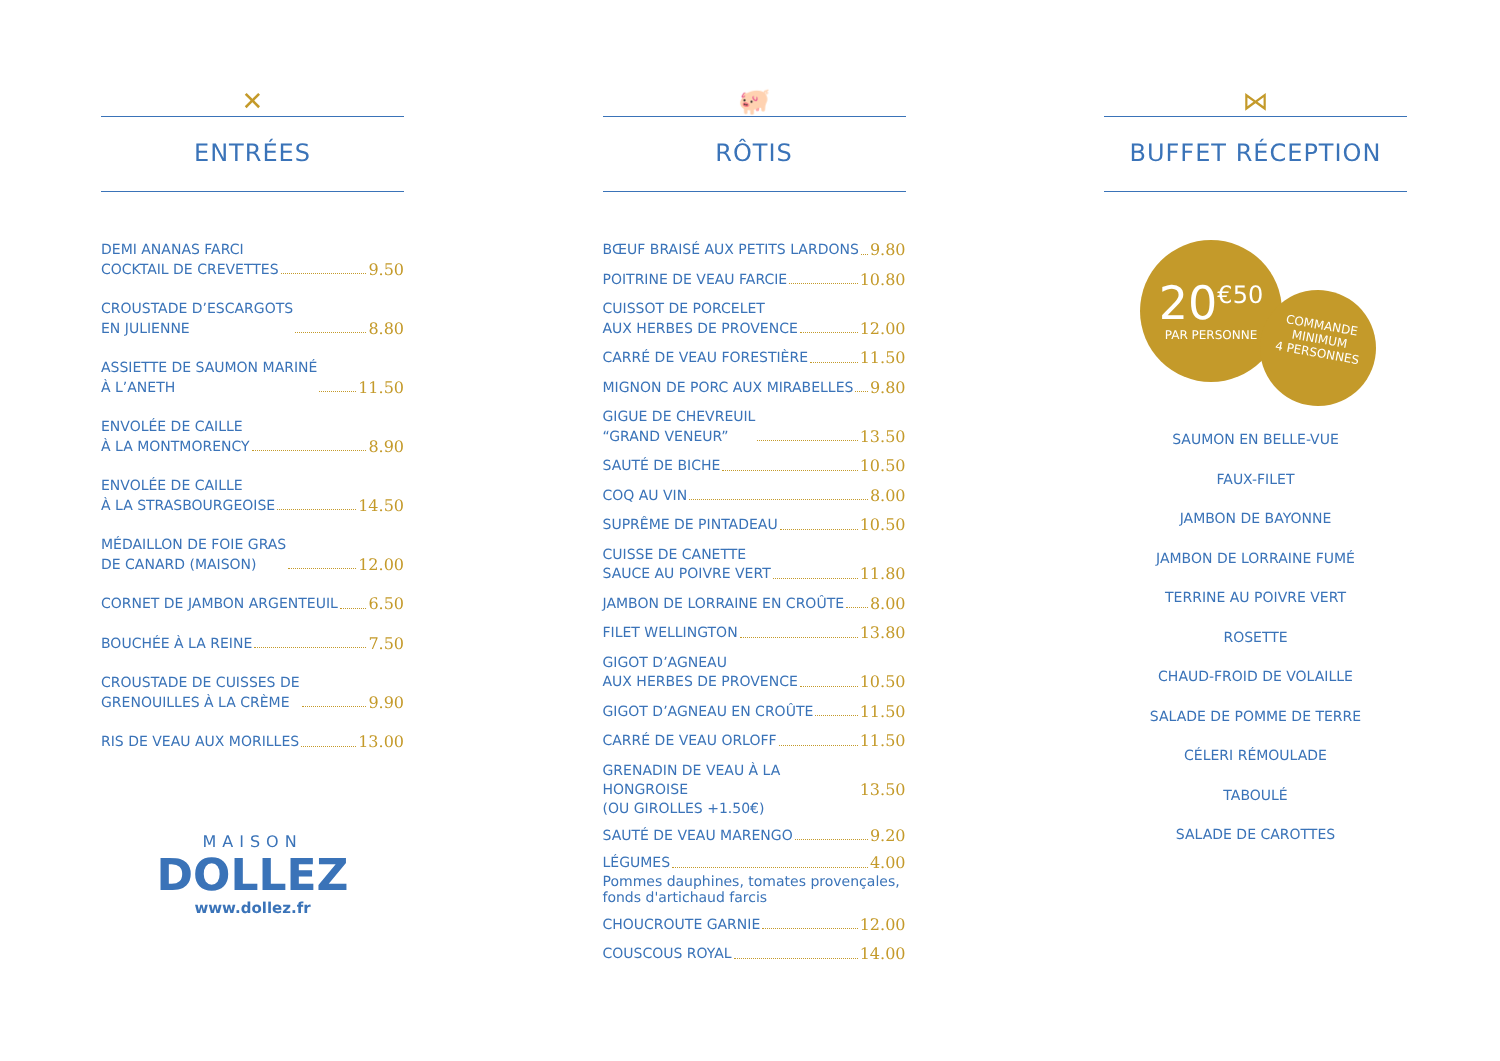✕
ENTRÉES
DEMI ANANAS FARCI
COCKTAIL DE CREVETTES 9.50
CROUSTADE D’ESCARGOTS
EN JULIENNE 8.80
ASSIETTE DE SAUMON MARINÉ
À L’ANETH 11.50
ENVOLÉE DE CAILLE
À LA MONTMORENCY 8.90
ENVOLÉE DE CAILLE
À LA STRASBOURGEOISE 14.50
MÉDAILLON DE FOIE GRAS
DE CANARD (MAISON) 12.00
CORNET DE JAMBON ARGENTEUIL 6.50
BOUCHÉE À LA REINE 7.50
CROUSTADE DE CUISSES DE
GRENOUILLES À LA CRÈME 9.90
RIS DE VEAU AUX MORILLES 13.00
MAISON
DOLLEZ
www.dollez.fr
🐖
RÔTIS
BŒUF BRAISÉ AUX PETITS LARDONS 9.80
POITRINE DE VEAU FARCIE 10.80
CUISSOT DE PORCELET
AUX HERBES DE PROVENCE 12.00
CARRÉ DE VEAU FORESTIÈRE 11.50
MIGNON DE PORC AUX MIRABELLES 9.80
GIGUE DE CHEVREUIL
“GRAND VENEUR” 13.50
SAUTÉ DE BICHE 10.50
COQ AU VIN 8.00
SUPRÊME DE PINTADEAU 10.50
CUISSE DE CANETTE
SAUCE AU POIVRE VERT 11.80
JAMBON DE LORRAINE EN CROÛTE 8.00
FILET WELLINGTON 13.80
GIGOT D’AGNEAU
AUX HERBES DE PROVENCE 10.50
GIGOT D’AGNEAU EN CROÛTE 11.50
CARRÉ DE VEAU ORLOFF 11.50
GRENADIN DE VEAU À LA HONGROISE 13.50
(OU GIROLLES +1.50€)
SAUTÉ DE VEAU MARENGO 9.20
LÉGUMES 4.00
Pommes dauphines, tomates provençales,
fonds d'artichaud farcis
CHOUCROUTE GARNIE 12.00
COUSCOUS ROYAL 14.00
⋈
BUFFET RÉCEPTION
20<sup>€50</sup>
PAR PERSONNE
COMMANDE
MINIMUM
4 PERSONNES
SAUMON EN BELLE-VUE
FAUX-FILET
JAMBON DE BAYONNE
JAMBON DE LORRAINE FUMÉ
TERRINE AU POIVRE VERT
ROSETTE
CHAUD-FROID DE VOLAILLE
SALADE DE POMME DE TERRE
CÉLERI RÉMOULADE
TABOULÉ
SALADE DE CAROTTES